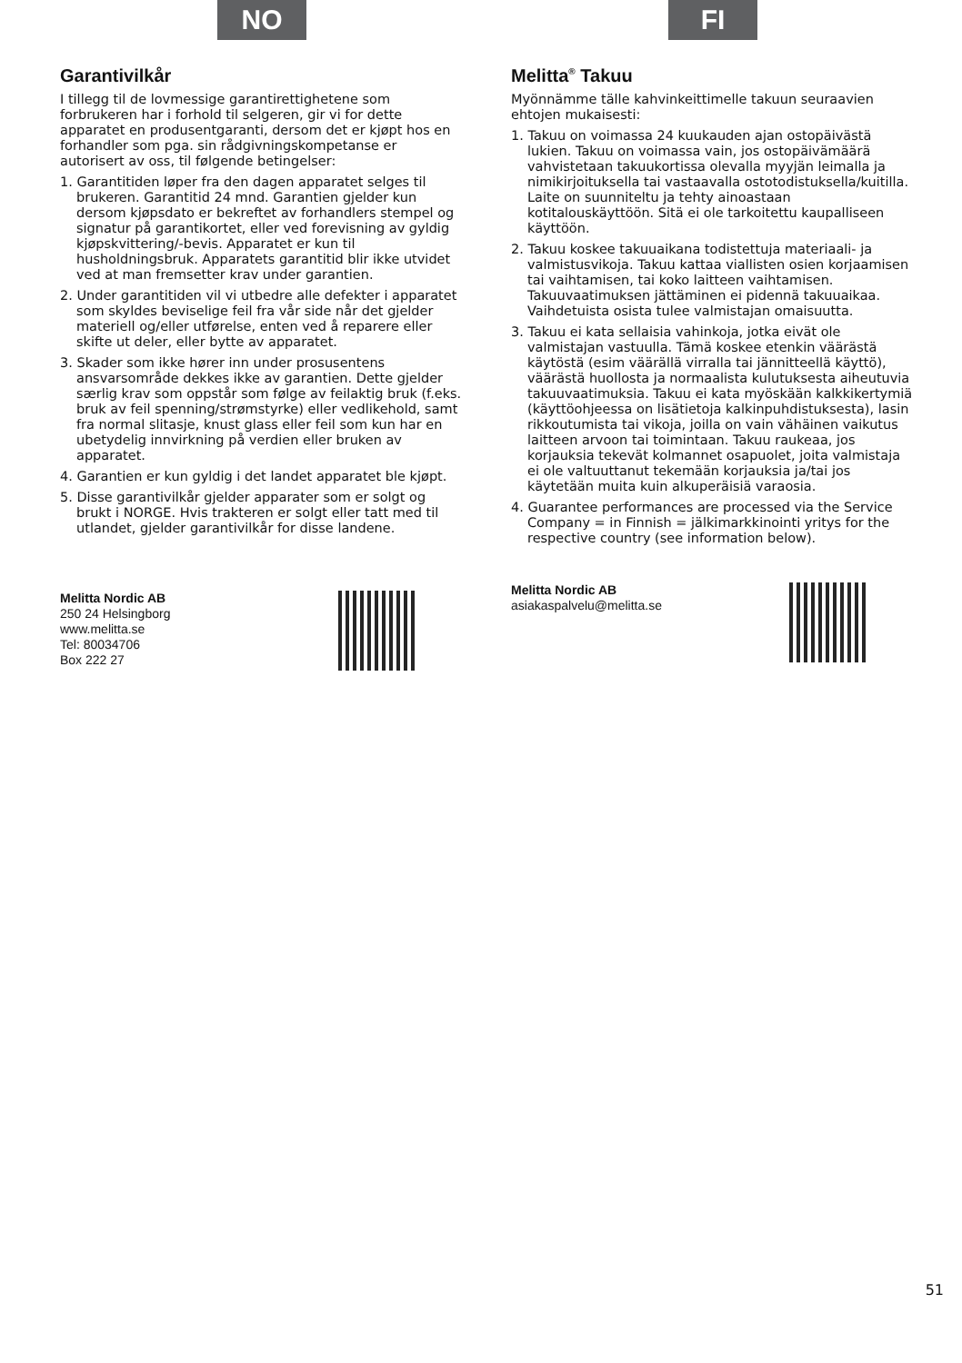NO
Garantivilkår
I tillegg til de lovmessige garantirettighetene som forbrukeren har i forhold til selgeren, gir vi for dette apparatet en produsentgaranti, dersom det er kjøpt hos en forhandler som pga. sin rådgivningskompetanse er autorisert av oss, til følgende betingelser:
1. Garantitiden løper fra den dagen apparatet selges til brukeren. Garantitid 24 mnd. Garantien gjelder kun dersom kjøpsdato er bekreftet av forhandlers stempel og signatur på garantikortet, eller ved forevisning av gyldig kjøpskvittering/-bevis. Apparatet er kun til husholdningsbruk. Apparatets garantitid blir ikke utvidet ved at man fremsetter krav under garantien.
2. Under garantitiden vil vi utbedre alle defekter i apparatet som skyldes beviselige feil fra vår side når det gjelder materiell og/eller utførelse, enten ved å reparere eller skifte ut deler, eller bytte av apparatet.
3. Skader som ikke hører inn under prosusentens ansvarsområde dekkes ikke av garantien. Dette gjelder særlig krav som oppstår som følge av feilaktig bruk (f.eks. bruk av feil spenning/strømstyrke) eller vedlikehold, samt fra normal slitasje, knust glass eller feil som kun har en ubetydelig innvirkning på verdien eller bruken av apparatet.
4. Garantien er kun gyldig i det landet apparatet ble kjøpt.
5. Disse garantivilkår gjelder apparater som er solgt og brukt i NORGE. Hvis trakteren er solgt eller tatt med til utlandet, gjelder garantivilkår for disse landene.
Melitta Nordic AB
250 24 Helsingborg
www.melitta.se
Tel: 80034706
Box 222 27
FI
Melitta<sup>®</sup> Takuu
Myönnämme tälle kahvinkeittimelle takuun seuraavien ehtojen mukaisesti:
1. Takuu on voimassa 24 kuukauden ajan ostopäivästä lukien. Takuu on voimassa vain, jos ostopäivämäärä vahvistetaan takuukortissa olevalla myyjän leimalla ja nimikirjoituksella tai vastaavalla ostotodistuksella/kuitilla. Laite on suunniteltu ja tehty ainoastaan kotitalouskäyttöön. Sitä ei ole tarkoitettu kaupalliseen käyttöön.
2. Takuu koskee takuuaikana todistettuja materiaali- ja valmistusvikoja. Takuu kattaa viallisten osien korjaamisen tai vaihtamisen, tai koko laitteen vaihtamisen. Takuuvaatimuksen jättäminen ei pidennä takuuaikaa. Vaihdetuista osista tulee valmistajan omaisuutta.
3. Takuu ei kata sellaisia vahinkoja, jotka eivät ole valmistajan vastuulla. Tämä koskee etenkin väärästä käytöstä (esim väärällä virralla tai jännitteellä käyttö), väärästä huollosta ja normaalista kulutuksesta aiheutuvia takuuvaatimuksia. Takuu ei kata myöskään kalkkikertymiä (käyttöohjeessa on lisätietoja kalkinpuhdistuksesta), lasin rikkoutumista tai vikoja, joilla on vain vähäinen vaikutus laitteen arvoon tai toimintaan. Takuu raukeaa, jos korjauksia tekevät kolmannet osapuolet, joita valmistaja ei ole valtuuttanut tekemään korjauksia ja/tai jos käytetään muita kuin alkuperäisiä varaosia.
4. Guarantee performances are processed via the Service Company = in Finnish = jälkimarkkinointi yritys for the respective country (see information below).
Melitta Nordic AB
asiakaspalvelu@melitta.se
51